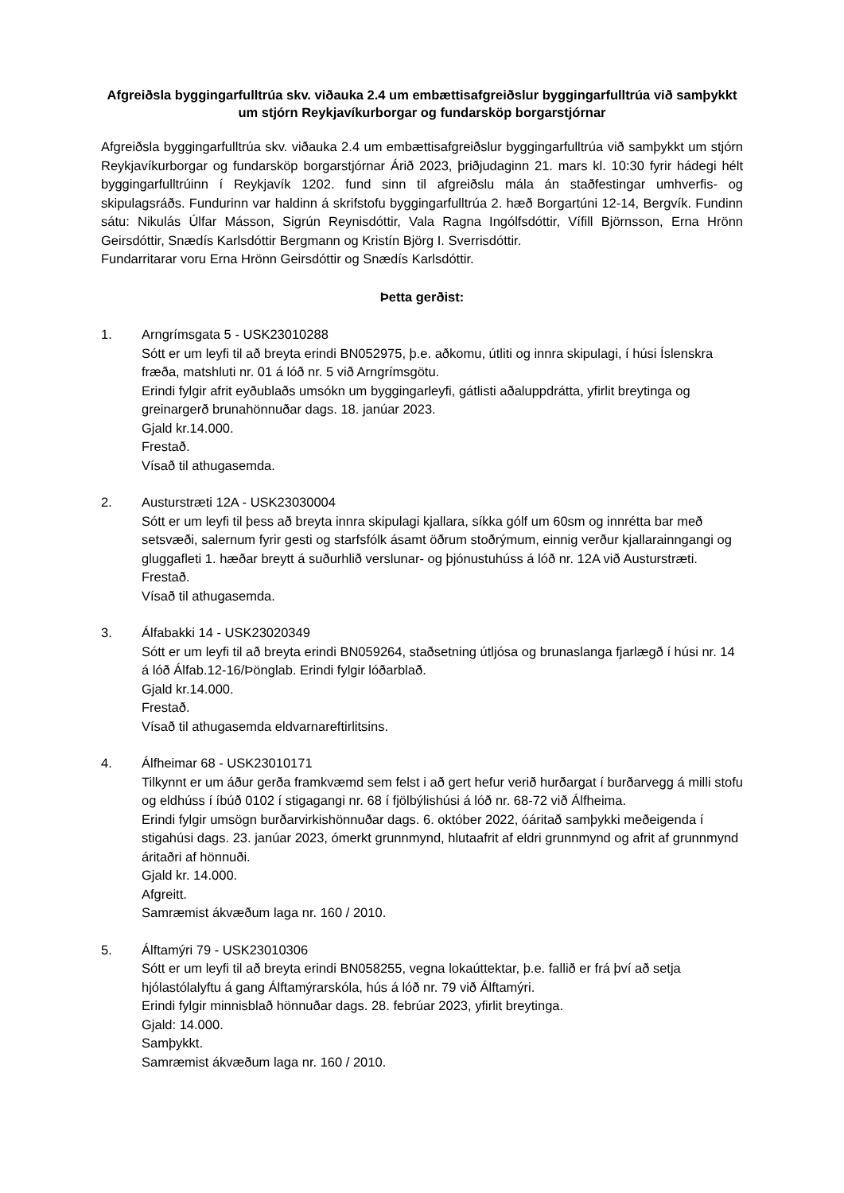Afgreiðsla byggingarfulltrúa skv. viðauka 2.4 um embættisafgreiðslur byggingarfulltrúa við samþykkt um stjórn Reykjavíkurborgar og fundarsköp borgarstjórnar
Afgreiðsla byggingarfulltrúa skv. viðauka 2.4 um embættisafgreiðslur byggingarfulltrúa við samþykkt um stjórn Reykjavíkurborgar og fundarsköp borgarstjórnar Árið 2023, þriðjudaginn 21. mars kl. 10:30 fyrir hádegi hélt byggingarfulltrúinn í Reykjavík 1202. fund sinn til afgreiðslu mála án staðfestingar umhverfis- og skipulagsráðs. Fundurinn var haldinn á skrifstofu byggingarfulltrúa 2. hæð Borgartúni 12-14, Bergvík. Fundinn sátu: Nikulás Úlfar Másson, Sigrún Reynisdóttir, Vala Ragna Ingólfsdóttir, Vífill Björnsson, Erna Hrönn Geirsdóttir, Snædís Karlsdóttir Bergmann og Kristín Björg I. Sverrisdóttir.
Fundarritarar voru Erna Hrönn Geirsdóttir og Snædís Karlsdóttir.
Þetta gerðist:
1. Arngrímsgata 5 - USK23010288
Sótt er um leyfi til að breyta erindi BN052975, þ.e. aðkomu, útliti og innra skipulagi, í húsi Íslenskra fræða, matshluti nr. 01 á lóð nr. 5 við Arngrímsgötu.
Erindi fylgir afrit eyðublaðs umsókn um byggingarleyfi, gátlisti aðaluppdrátta, yfirlit breytinga og greinargerð brunahönnuðar dags. 18. janúar 2023.
Gjald kr.14.000.
Frestað.
Vísað til athugasemda.
2. Austurstræti 12A - USK23030004
Sótt er um leyfi til þess að breyta innra skipulagi kjallara, síkka gólf um 60sm og innrétta bar með setsvæði, salernum fyrir gesti og starfsfólk ásamt öðrum stoðrýmum, einnig verður kjallarainngangi og gluggafleti 1. hæðar breytt á suðurhlið verslunar- og þjónustuhúss á lóð nr. 12A við Austurstræti.
Frestað.
Vísað til athugasemda.
3. Álfabakki 14 - USK23020349
Sótt er um leyfi til að breyta erindi BN059264, staðsetning útljósa og brunaslanga fjarlægð í húsi nr. 14 á lóð Álfab.12-16/Þönglab. Erindi fylgir lóðarblað.
Gjald kr.14.000.
Frestað.
Vísað til athugasemda eldvarnareftirlitsins.
4. Álfheimar 68 - USK23010171
Tilkynnt er um áður gerða framkvæmd sem felst i að gert hefur verið hurðargat í burðarvegg á milli stofu og eldhúss í íbúð 0102 í stigagangi nr. 68 í fjölbýlishúsi á lóð nr. 68-72 við Álfheima.
Erindi fylgir umsögn burðarvirkishönnuðar dags. 6. október 2022, óáritað samþykki meðeigenda í stigahúsi dags. 23. janúar 2023, ómerkt grunnmynd, hlutaafrit af eldri grunnmynd og afrit af grunnmynd áritaðri af hönnuði.
Gjald kr. 14.000.
Afgreitt.
Samræmist ákvæðum laga nr. 160 / 2010.
5. Álftamýri 79 - USK23010306
Sótt er um leyfi til að breyta erindi BN058255, vegna lokaúttektar, þ.e. fallið er frá því að setja hjólastólalyftu á gang Álftamýrarskóla, hús á lóð nr. 79 við Álftamýri.
Erindi fylgir minnisblað hönnuðar dags. 28. febrúar 2023, yfirlit breytinga.
Gjald: 14.000.
Samþykkt.
Samræmist ákvæðum laga nr. 160 / 2010.